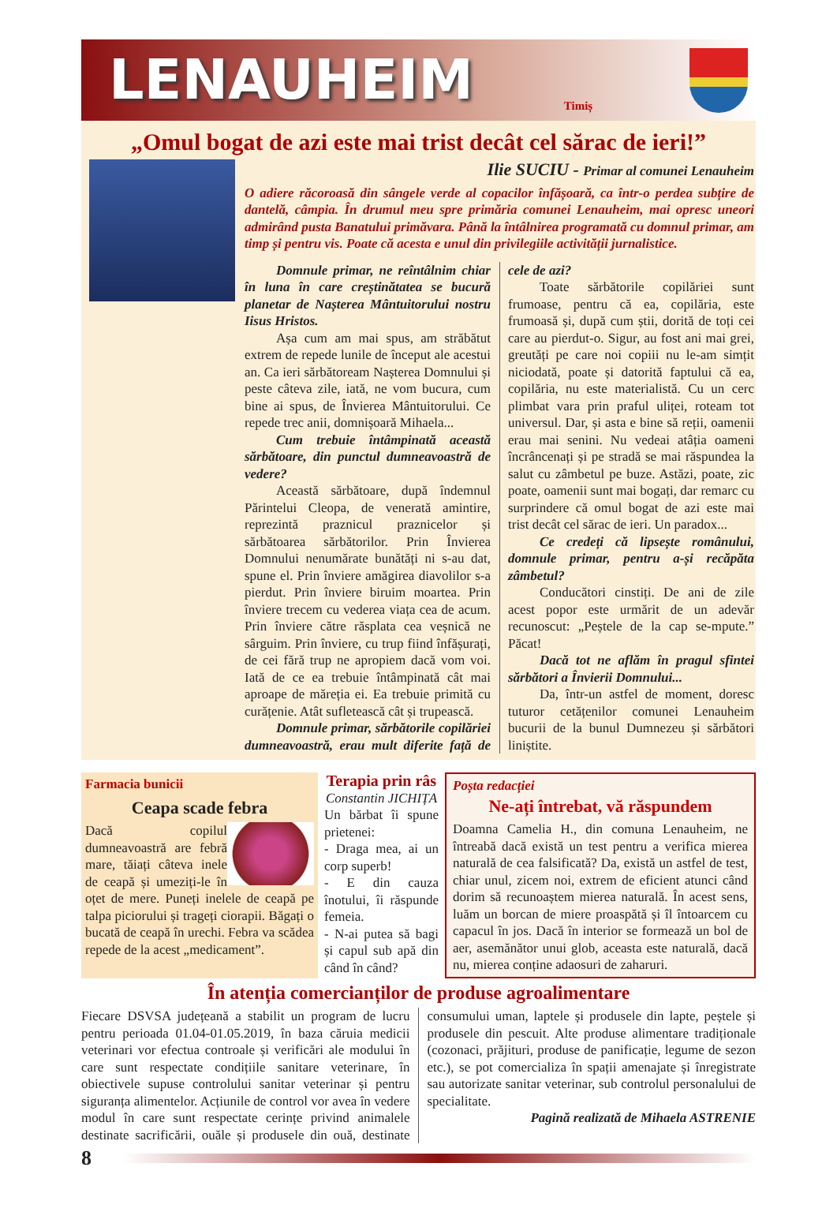LENAUHEIM
Timiș
„Omul bogat de azi este mai trist decât cel sărac de ieri!”
Ilie SUCIU - Primar al comunei Lenauheim
O adiere răcoroasă din sângele verde al copacilor înfășoară, ca într-o perdea subțire de dantelă, câmpia. În drumul meu spre primăria comunei Lenauheim, mai opresc uneori admirând pusta Banatului primăvara. Până la întâlnirea programată cu domnul primar, am timp și pentru vis. Poate că acesta e unul din privilegiile activității jurnalistice.
Domnule primar, ne reîntâlnim chiar în luna în care creștinătatea se bucură planetar de Nașterea Mântuitorului nostru Iisus Hristos.
Așa cum am mai spus, am străbătut extrem de repede lunile de început ale acestui an. Ca ieri sărbătoream Nașterea Domnului și peste câteva zile, iată, ne vom bucura, cum bine ai spus, de Învierea Mântuitorului. Ce repede trec anii, domnișoară Mihaela...
Cum trebuie întâmpinată această sărbătoare, din punctul dumneavoastră de vedere?
Această sărbătoare, după îndemnul Părintelui Cleopa, de venerată amintire, reprezintă praznicul praznicelor și sărbătoarea sărbătorilor. Prin Învierea Domnului nenumărate bunătăți ni s-au dat, spune el. Prin înviere amăgirea diavolilor s-a pierdut. Prin înviere biruim moartea. Prin înviere trecem cu vederea viața cea de acum. Prin înviere către răsplata cea veșnică ne sârguim. Prin înviere, cu trup fiind înfășurați, de cei fără trup ne apropiem dacă vom voi. Iată de ce ea trebuie întâmpinată cât mai aproape de măreția ei. Ea trebuie primită cu curățenie. Atât sufletească cât și trupească.
Domnule primar, sărbătorile copilăriei dumneavoastră, erau mult diferite față de cele de azi?
Toate sărbătorile copilăriei sunt frumoase, pentru că ea, copilăria, este frumoasă și, după cum știi, dorită de toți cei care au pierdut-o. Sigur, au fost ani mai grei, greutăți pe care noi copiii nu le-am simțit niciodată, poate și datorită faptului că ea, copilăria, nu este materialistă. Cu un cerc plimbat vara prin praful uliței, roteam tot universul. Dar, și asta e bine să reții, oamenii erau mai senini. Nu vedeai atâția oameni încrâncenați și pe stradă se mai răspundea la salut cu zâmbetul pe buze. Astăzi, poate, zic poate, oamenii sunt mai bogați, dar remarc cu surprindere că omul bogat de azi este mai trist decât cel sărac de ieri. Un paradox...
Ce credeți că lipsește românului, domnule primar, pentru a-și recăpăta zâmbetul?
Conducători cinstiți. De ani de zile acest popor este urmărit de un adevăr recunoscut: „Peștele de la cap se-mpute.” Păcat!
Dacă tot ne aflăm în pragul sfintei sărbători a Învierii Domnului...
Da, într-un astfel de moment, doresc tuturor cetățenilor comunei Lenauheim bucurii de la bunul Dumnezeu și sărbători liniștite.
Farmacia bunicii
Ceapa scade febra
Dacă copilul dumneavoastră are febră mare, tăiați câteva inele de ceapă și umeziți-le în oțet de mere. Puneți inelele de ceapă pe talpa piciorului și trageți ciorapii. Băgați o bucată de ceapă în urechi. Febra va scădea repede de la acest „medicament”.
Terapia prin râs
Constantin JICHIȚA
Un bărbat îi spune prietenei:
- Draga mea, ai un corp superb!
- E din cauza înotului, îi răspunde femeia.
- N-ai putea să bagi și capul sub apă din când în când?
Poșta redacției
Ne-ați întrebat, vă răspundem
Doamna Camelia H., din comuna Lenauheim, ne întreabă dacă există un test pentru a verifica mierea naturală de cea falsificată? Da, există un astfel de test, chiar unul, zicem noi, extrem de eficient atunci când dorim să recunoaștem mierea naturală. În acest sens, luăm un borcan de miere proaspătă și îl întoarcem cu capacul în jos. Dacă în interior se formează un bol de aer, asemănător unui glob, aceasta este naturală, dacă nu, mierea conține adaosuri de zaharuri.
În atenția comercianților de produse agroalimentare
Fiecare DSVSA județeană a stabilit un program de lucru pentru perioada 01.04-01.05.2019, în baza căruia medicii veterinari vor efectua controale și verificări ale modului în care sunt respectate condițiile sanitare veterinare, în obiectivele supuse controlului sanitar veterinar și pentru siguranța alimentelor. Acțiunile de control vor avea în vedere modul în care sunt respectate cerințe privind animalele destinate sacrificării, ouăle și produsele din ouă, destinate consumului uman, laptele și produsele din lapte, peștele și produsele din pescuit. Alte produse alimentare tradiționale (cozonaci, prăjituri, produse de panificație, legume de sezon etc.), se pot comercializa în spații amenajate și înregistrate sau autorizate sanitar veterinar, sub controlul personalului de specialitate.
Pagină realizată de Mihaela ASTRENIE
8